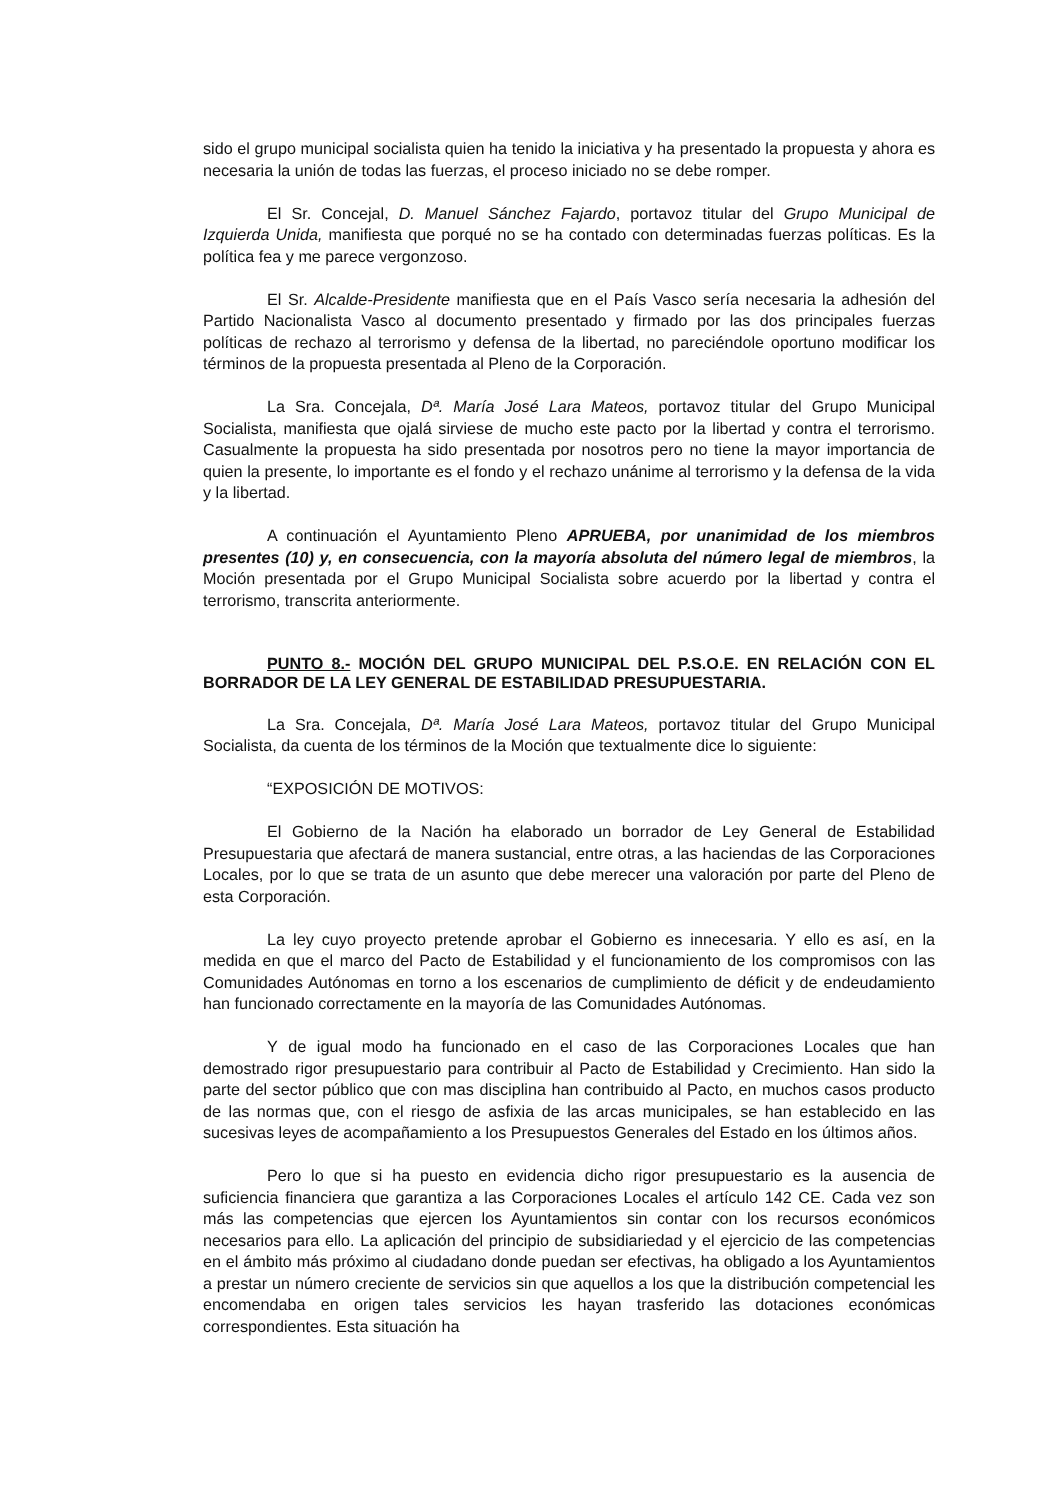sido el grupo municipal socialista quien ha tenido la iniciativa y ha presentado la propuesta y ahora es necesaria la unión de todas las fuerzas, el proceso iniciado no se debe romper.
El Sr. Concejal, D. Manuel Sánchez Fajardo, portavoz titular del Grupo Municipal de Izquierda Unida, manifiesta que porqué no se ha contado con determinadas fuerzas políticas. Es la política fea y me parece vergonzoso.
El Sr. Alcalde-Presidente manifiesta que en el País Vasco sería necesaria la adhesión del Partido Nacionalista Vasco al documento presentado y firmado por las dos principales fuerzas políticas de rechazo al terrorismo y defensa de la libertad, no pareciéndole oportuno modificar los términos de la propuesta presentada al Pleno de la Corporación.
La Sra. Concejala, Dª. María José Lara Mateos, portavoz titular del Grupo Municipal Socialista, manifiesta que ojalá sirviese de mucho este pacto por la libertad y contra el terrorismo. Casualmente la propuesta ha sido presentada por nosotros pero no tiene la mayor importancia de quien la presente, lo importante es el fondo y el rechazo unánime al terrorismo y la defensa de la vida y la libertad.
A continuación el Ayuntamiento Pleno APRUEBA, por unanimidad de los miembros presentes (10) y, en consecuencia, con la mayoría absoluta del número legal de miembros, la Moción presentada por el Grupo Municipal Socialista sobre acuerdo por la libertad y contra el terrorismo, transcrita anteriormente.
PUNTO 8.- MOCIÓN DEL GRUPO MUNICIPAL DEL P.S.O.E. EN RELACIÓN CON EL BORRADOR DE LA LEY GENERAL DE ESTABILIDAD PRESUPUESTARIA.
La Sra. Concejala, Dª. María José Lara Mateos, portavoz titular del Grupo Municipal Socialista, da cuenta de los términos de la Moción que textualmente dice lo siguiente:
“EXPOSICIÓN DE MOTIVOS:
El Gobierno de la Nación ha elaborado un borrador de Ley General de Estabilidad Presupuestaria que afectará de manera sustancial, entre otras, a las haciendas de las Corporaciones Locales, por lo que se trata de un asunto que debe merecer una valoración por parte del Pleno de esta Corporación.
La ley cuyo proyecto pretende aprobar el Gobierno es innecesaria. Y ello es así, en la medida en que el marco del Pacto de Estabilidad y el funcionamiento de los compromisos con las Comunidades Autónomas en torno a los escenarios de cumplimiento de déficit y de endeudamiento han funcionado correctamente en la mayoría de las Comunidades Autónomas.
Y de igual modo ha funcionado en el caso de las Corporaciones Locales que han demostrado rigor presupuestario para contribuir al Pacto de Estabilidad y Crecimiento. Han sido la parte del sector público que con mas disciplina han contribuido al Pacto, en muchos casos producto de las normas que, con el riesgo de asfixia de las arcas municipales, se han establecido en las sucesivas leyes de acompañamiento a los Presupuestos Generales del Estado en los últimos años.
Pero lo que si ha puesto en evidencia dicho rigor presupuestario es la ausencia de suficiencia financiera que garantiza a las Corporaciones Locales el artículo 142 CE. Cada vez son más las competencias que ejercen los Ayuntamientos sin contar con los recursos económicos necesarios para ello. La aplicación del principio de subsidiariedad y el ejercicio de las competencias en el ámbito más próximo al ciudadano donde puedan ser efectivas, ha obligado a los Ayuntamientos a prestar un número creciente de servicios sin que aquellos a los que la distribución competencial les encomendaba en origen tales servicios les hayan trasferido las dotaciones económicas correspondientes. Esta situación ha